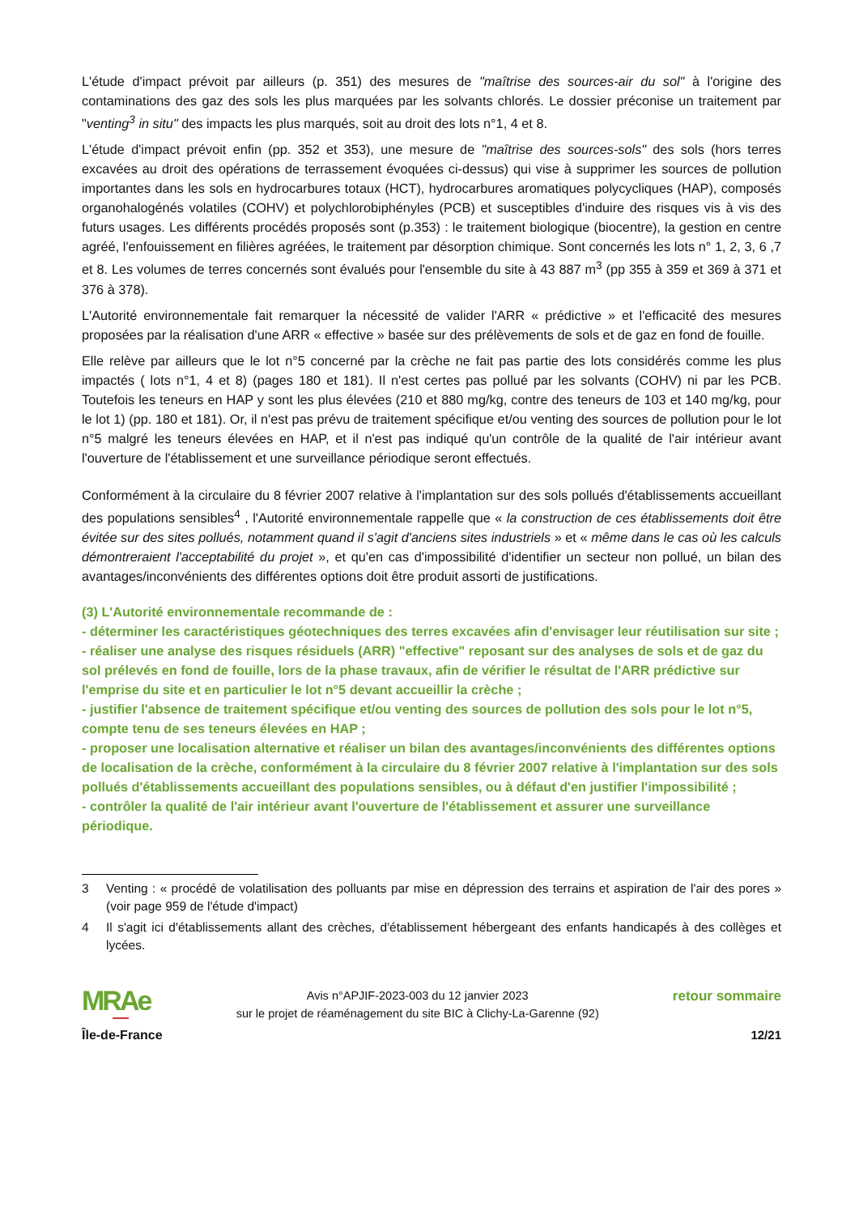L'étude d'impact prévoit par ailleurs (p. 351) des mesures de "maîtrise des sources-air du sol" à l'origine des contaminations des gaz des sols les plus marquées par les solvants chlorés. Le dossier préconise un traitement par "venting<sup>3</sup> in situ" des impacts les plus marqués, soit au droit des lots n°1, 4 et 8.
L'étude d'impact prévoit enfin (pp. 352 et 353), une mesure de "maîtrise des sources-sols" des sols (hors terres excavées au droit des opérations de terrassement évoquées ci-dessus) qui vise à supprimer les sources de pollution importantes dans les sols en hydrocarbures totaux (HCT), hydrocarbures aromatiques polycycliques (HAP), composés organohalogénés volatiles (COHV) et polychlorobiphényles (PCB) et susceptibles d'induire des risques vis à vis des futurs usages. Les différents procédés proposés sont (p.353) : le traitement biologique (biocentre), la gestion en centre agréé, l'enfouissement en filières agréées, le traitement par désorption chimique. Sont concernés les lots n° 1, 2, 3, 6 ,7 et 8. Les volumes de terres concernés sont évalués pour l'ensemble du site à 43 887 m<sup>3</sup> (pp 355 à 359 et 369 à 371 et 376 à 378).
L'Autorité environnementale fait remarquer la nécessité de valider l'ARR « prédictive » et l'efficacité des mesures proposées par la réalisation d'une ARR « effective » basée sur des prélèvements de sols et de gaz en fond de fouille.
Elle relève par ailleurs que le lot n°5 concerné par la crèche ne fait pas partie des lots considérés comme les plus impactés ( lots n°1, 4 et 8) (pages 180 et 181). Il n'est certes pas pollué par les solvants (COHV) ni par les PCB. Toutefois les teneurs en HAP y sont les plus élevées (210 et 880 mg/kg, contre des teneurs de 103 et 140 mg/kg, pour le lot 1) (pp. 180 et 181). Or, il n'est pas prévu de traitement spécifique et/ou venting des sources de pollution pour le lot n°5 malgré les teneurs élevées en HAP, et il n'est pas indiqué qu'un contrôle de la qualité de l'air intérieur avant l'ouverture de l'établissement et une surveillance périodique seront effectués.
Conformément à la circulaire du 8 février 2007 relative à l'implantation sur des sols pollués d'établissements accueillant des populations sensibles<sup>4</sup> , l'Autorité environnementale rappelle que « la construction de ces établissements doit être évitée sur des sites pollués, notamment quand il s'agit d'anciens sites industriels » et « même dans le cas où les calculs démontreraient l'acceptabilité du projet », et qu'en cas d'impossibilité d'identifier un secteur non pollué, un bilan des avantages/inconvénients des différentes options doit être produit assorti de justifications.
(3) L'Autorité environnementale recommande de :
- déterminer les caractéristiques géotechniques des terres excavées afin d'envisager leur réutilisation sur site ;
- réaliser une analyse des risques résiduels (ARR) "effective" reposant sur des analyses de sols et de gaz du sol prélevés en fond de fouille, lors de la phase travaux, afin de vérifier le résultat de l'ARR prédictive sur l'emprise du site et en particulier le lot n°5 devant accueillir la crèche ;
- justifier l'absence de traitement spécifique et/ou venting des sources de pollution des sols pour le lot n°5, compte tenu de ses teneurs élevées en HAP ;
- proposer une localisation alternative et réaliser un bilan des avantages/inconvénients des différentes options de localisation de la crèche, conformément à la circulaire du 8 février 2007 relative à l'implantation sur des sols pollués d'établissements accueillant des populations sensibles, ou à défaut d'en justifier l'impossibilité ;
- contrôler la qualité de l'air intérieur avant l'ouverture de l'établissement et assurer une surveillance périodique.
3 Venting : « procédé de volatilisation des polluants par mise en dépression des terrains et aspiration de l'air des pores » (voir page 959 de l'étude d'impact)
4 Il s'agit ici d'établissements allant des crèches, d'établissement hébergeant des enfants handicapés à des collèges et lycées.
MRAe
Île-de-France
Avis n°APJIF-2023-003 du 12 janvier 2023
sur le projet de réaménagement du site BIC à Clichy-La-Garenne (92)
retour sommaire
12/21